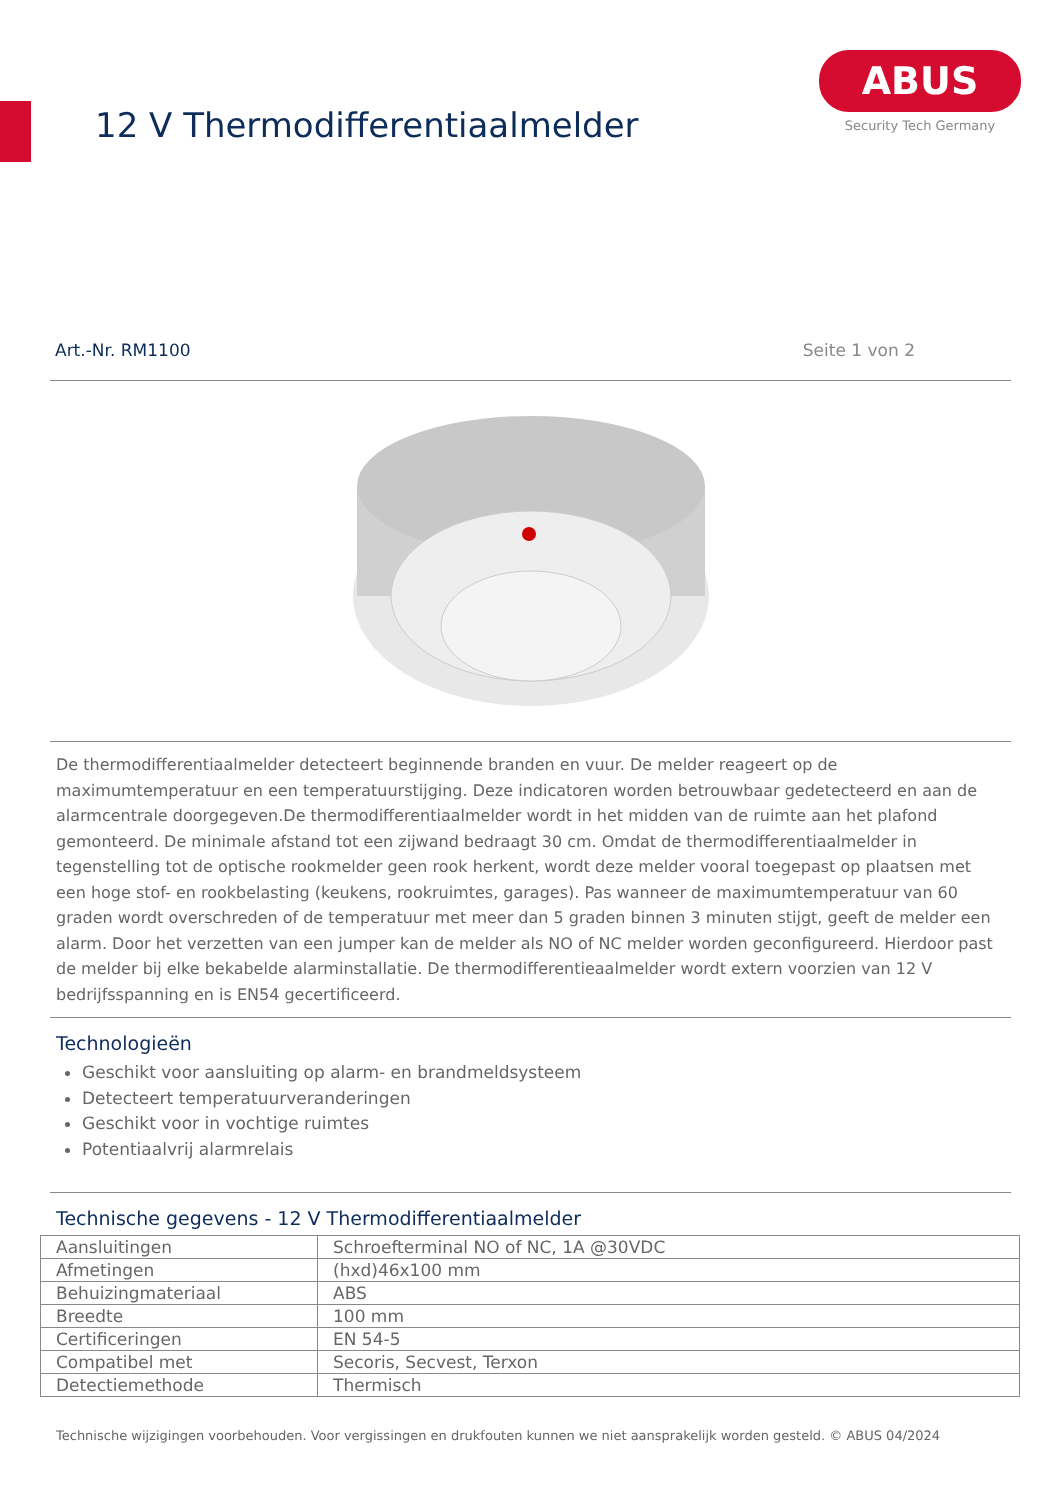12 V Thermodifferentiaalmelder
ABUS
Security Tech Germany
Art.-Nr. RM1100 Seite 1 von 2
De thermodifferentiaalmelder detecteert beginnende branden en vuur. De melder reageert op de maximumtemperatuur en een temperatuurstijging. Deze indicatoren worden betrouwbaar gedetecteerd en aan de alarmcentrale doorgegeven.De thermodifferentiaalmelder wordt in het midden van de ruimte aan het plafond gemonteerd. De minimale afstand tot een zijwand bedraagt 30 cm. Omdat de thermodifferentiaalmelder in tegenstelling tot de optische rookmelder geen rook herkent, wordt deze melder vooral toegepast op plaatsen met een hoge stof- en rookbelasting (keukens, rookruimtes, garages). Pas wanneer de maximumtemperatuur van 60 graden wordt overschreden of de temperatuur met meer dan 5 graden binnen 3 minuten stijgt, geeft de melder een alarm. Door het verzetten van een jumper kan de melder als NO of NC melder worden geconfigureerd. Hierdoor past de melder bij elke bekabelde alarminstallatie. De thermodifferentieaalmelder wordt extern voorzien van 12 V bedrijfsspanning en is EN54 gecertificeerd.
Technologieën
Geschikt voor aansluiting op alarm- en brandmeldsysteem
Detecteert temperatuurveranderingen
Geschikt voor in vochtige ruimtes
Potentiaalvrij alarmrelais
Technische gegevens - 12 V Thermodifferentiaalmelder
| Aansluitingen | Schroefterminal NO of NC, 1A @30VDC |
| Afmetingen | (hxd)46x100 mm |
| Behuizingmateriaal | ABS |
| Breedte | 100 mm |
| Certificeringen | EN 54-5 |
| Compatibel met | Secoris, Secvest, Terxon |
| Detectiemethode | Thermisch |
Technische wijzigingen voorbehouden. Voor vergissingen en drukfouten kunnen we niet aansprakelijk worden gesteld. © ABUS 04/2024